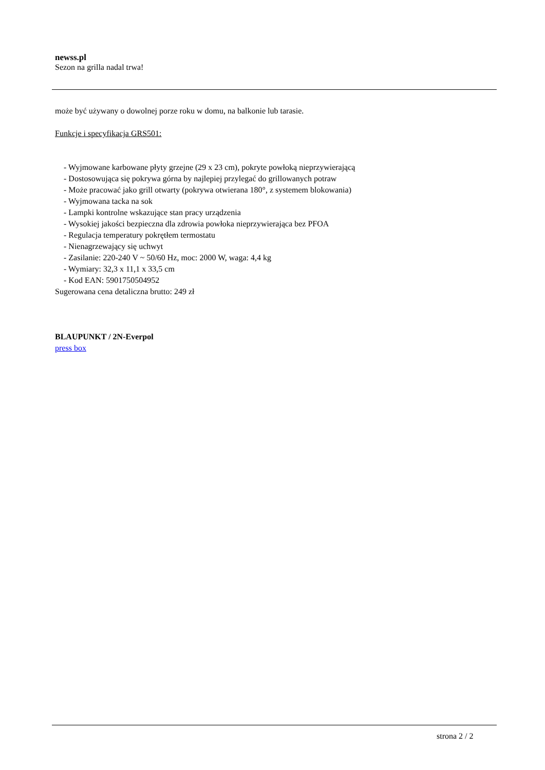newss.pl
Sezon na grilla nadal trwa!
może być używany o dowolnej porze roku w domu, na balkonie lub tarasie.
Funkcje i specyfikacja GRS501:
- Wyjmowane karbowane płyty grzejne (29 x 23 cm), pokryte powłoką nieprzywierającą
- Dostosowująca się pokrywa górna by najlepiej przylegać do grillowanych potraw
- Może pracować jako grill otwarty (pokrywa otwierana 180°, z systemem blokowania)
- Wyjmowana tacka na sok
- Lampki kontrolne wskazujące stan pracy urządzenia
- Wysokiej jakości bezpieczna dla zdrowia powłoka nieprzywierająca bez PFOA
- Regulacja temperatury pokrętłem termostatu
- Nienagrzewający się uchwyt
- Zasilanie: 220-240 V ~ 50/60 Hz, moc: 2000 W, waga: 4,4 kg
- Wymiary: 32,3 x 11,1 x 33,5 cm
- Kod EAN: 5901750504952
Sugerowana cena detaliczna brutto: 249 zł
BLAUPUNKT / 2N-Everpol
press box
strona 2 / 2